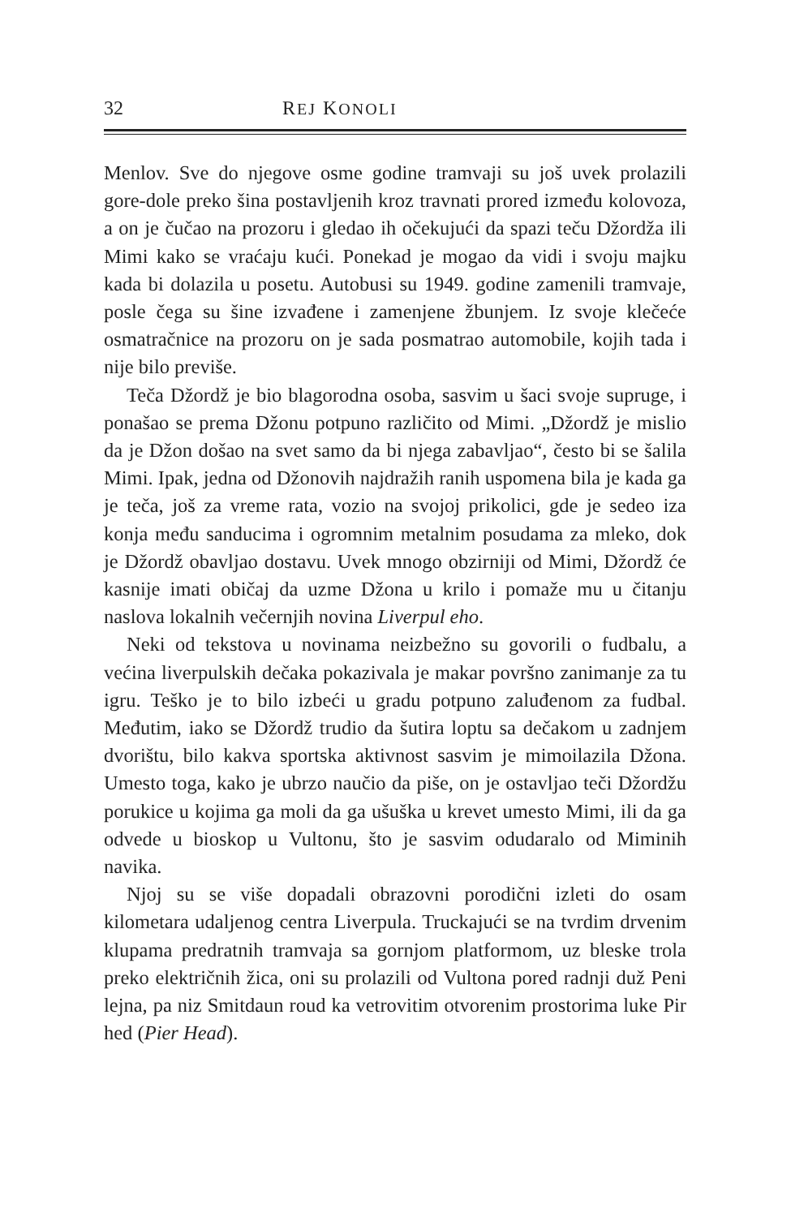32 REJ KONOLI
Menlov. Sve do njegove osme godine tramvaji su još uvek prolazili gore-dole preko šina postavljenih kroz travnati prored između kolovoza, a on je čučao na prozoru i gledao ih očekujući da spazi teču Džordža ili Mimi kako se vraćaju kući. Ponekad je mogao da vidi i svoju majku kada bi dolazila u posetu. Autobusi su 1949. godine zamenili tramvaje, posle čega su šine izvađene i zamenjene žbunjem. Iz svoje klečeće osmatračnice na prozoru on je sada posmatrao automobile, kojih tada i nije bilo previše.
Teča Džordž je bio blagorodna osoba, sasvim u šaci svoje supruge, i ponašao se prema Džonu potpuno različito od Mimi. „Džordž je mislio da je Džon došao na svet samo da bi njega zabavljao“, često bi se šalila Mimi. Ipak, jedna od Džonovih najdražih ranih uspomena bila je kada ga je teča, još za vreme rata, vozio na svojoj prikolici, gde je sedeo iza konja među sanducima i ogromnim metalnim posudama za mleko, dok je Džordž obavljao dostavu. Uvek mnogo obzirniji od Mimi, Džordž će kasnije imati običaj da uzme Džona u krilo i pomaže mu u čitanju naslova lokalnih večernjih novina Liverpul eho.
Neki od tekstova u novinama neizbežno su govorili o fudbalu, a većina liverpulskih dečaka pokazivala je makar površno zanimanje za tu igru. Teško je to bilo izbeći u gradu potpuno zaluđenom za fudbal. Međutim, iako se Džordž trudio da šutira loptu sa dečakom u zadnjem dvorištu, bilo kakva sportska aktivnost sasvim je mimoilazila Džona. Umesto toga, kako je ubrzo naučio da piše, on je ostavljao teči Džordžu porukice u kojima ga moli da ga ušuška u krevet umesto Mimi, ili da ga odvede u bioskop u Vultonu, što je sasvim odudaralo od Miminih navika.
Njoj su se više dopadali obrazovni porodični izleti do osam kilometara udaljenog centra Liverpula. Truckajući se na tvrdim drvenim klupama predratnih tramvaja sa gornjom platformom, uz bleske trola preko električnih žica, oni su prolazili od Vultona pored radnji duž Peni lejna, pa niz Smitdaun roud ka vetrovitim otvorenim prostorima luke Pir hed (Pier Head).